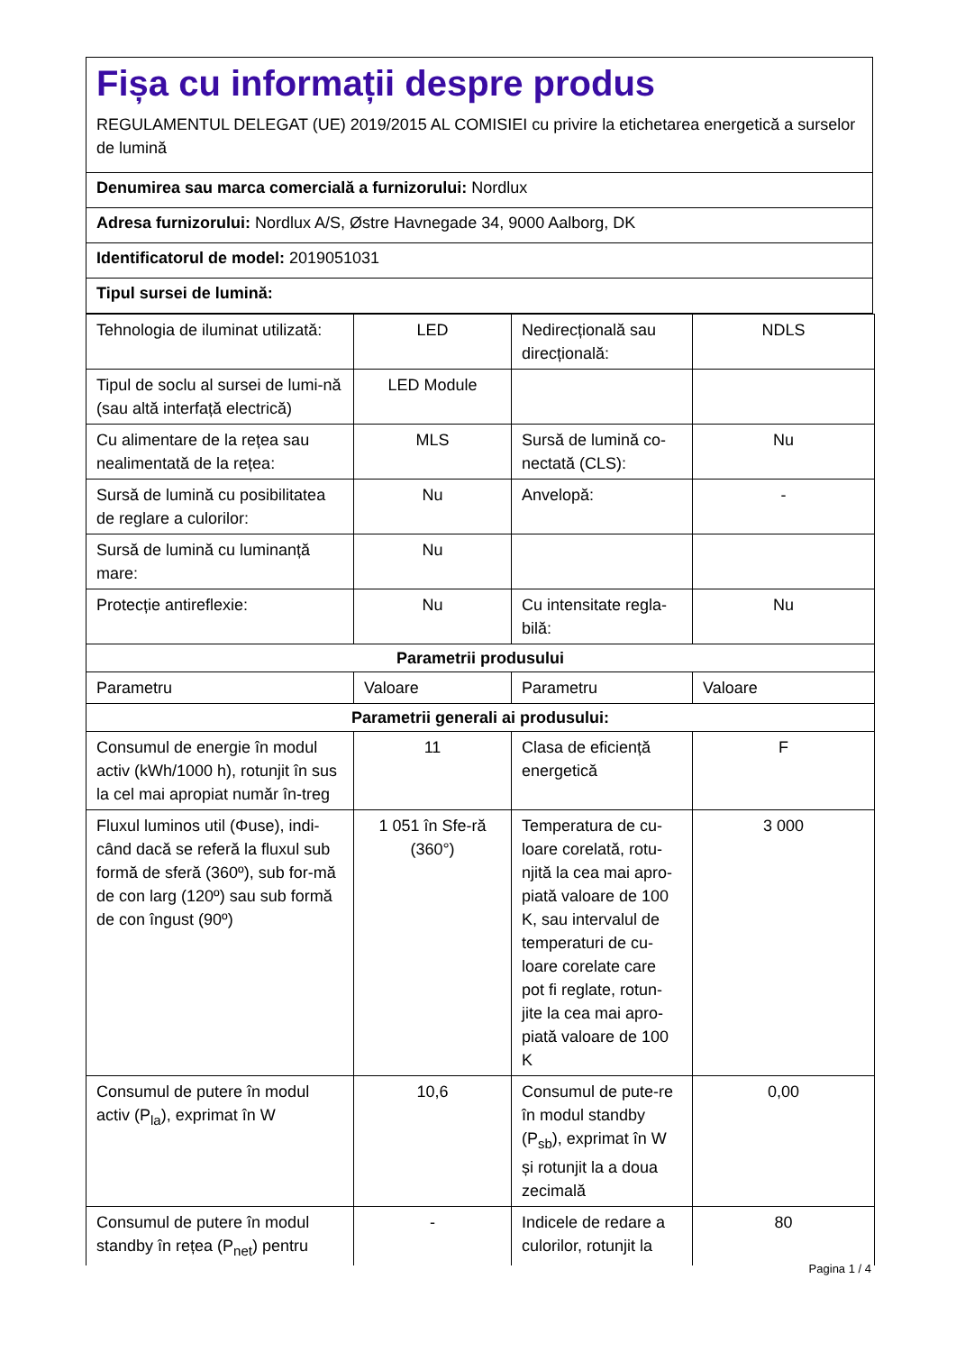Fișa cu informații despre produs
REGULAMENTUL DELEGAT (UE) 2019/2015 AL COMISIEI cu privire la etichetarea energetică a surselor de lumină
Denumirea sau marca comercială a furnizorului: Nordlux
Adresa furnizorului: Nordlux A/S, Østre Havnegade 34, 9000 Aalborg, DK
Identificatorul de model: 2019051031
Tipul sursei de lumină:
| Tehnologia de iluminat utilizată: | LED | Nedirecțională sau direcțională: | NDLS |
| Tipul de soclu al sursei de lumi-nă (sau altă interfață electrică) | LED Module | | |
| Cu alimentare de la rețea sau nealimentată de la rețea: | MLS | Sursă de lumină co-nectată (CLS): | Nu |
| Sursă de lumină cu posibilitatea de reglare a culorilor: | Nu | Anvelopă: | - |
| Sursă de lumină cu luminanță mare: | Nu | | |
| Protecție antireflexie: | Nu | Cu intensitate regla-bilă: | Nu |
| Parametrii produsului | | | |
| Parametru | Valoare | Parametru | Valoare |
| Parametrii generali ai produsului: | | | |
| Consumul de energie în modul activ (kWh/1000 h), rotunjit în sus la cel mai apropiat număr în-treg | 11 | Clasa de eficiență energetică | F |
| Fluxul luminos util (Φuse), indi-când dacă se referă la fluxul sub formă de sferă (360º), sub for-mă de con larg (120º) sau sub formă de con îngust (90º) | 1 051 în Sfe-ră (360°) | Temperatura de cu-loare corelată, rotu-njită la cea mai apro-piată valoare de 100 K, sau intervalul de temperaturi de cu-loare corelate care pot fi reglate, rotun-jite la cea mai apro-piată valoare de 100 K | 3 000 |
| Consumul de putere în modul activ (P<sub>la</sub>), exprimat în W | 10,6 | Consumul de pute-re în modul standby (P<sub>sb</sub>), exprimat în W și rotunjit la a doua zecimală | 0,00 |
| Consumul de putere în modul standby în rețea (P<sub>net</sub>) pentru | - | Indicele de redare a culorilor, rotunjit la | 80 |
Pagina 1 / 4